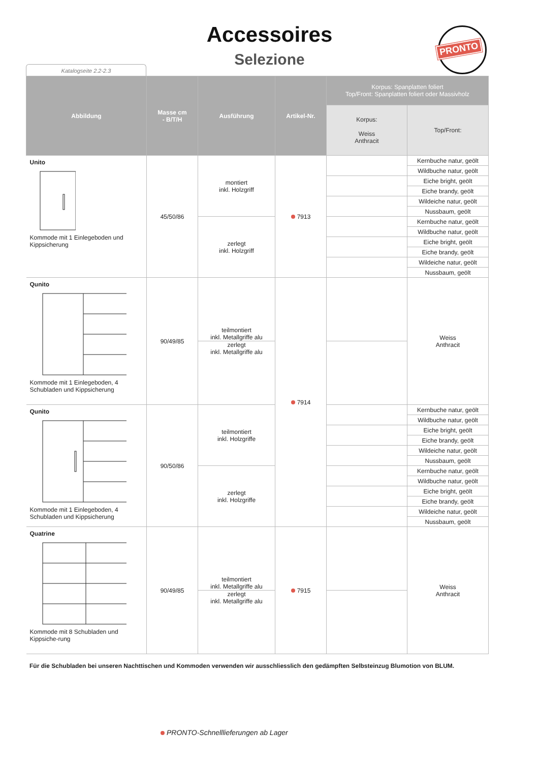Accessoires
Selezione
Katalogseite 2.2-2.3
PRONTO
| Abbildung | Masse cm - B/T/H | Ausführung | Artikel-Nr. | Korpus: Spanplatten foliert Top/Front: Spanplatten foliert oder Massivholz | |
| --- | --- | --- | --- | --- | --- |
| | | | | Korpus: Weiss Anthracit | Top/Front: |
| Unito Kommode mit 1 Einlegeboden und Kippsicherung | 45/50/86 | montiert inkl. Holzgriff | 7913 | | Kernbuche natur, geölt |
| | | | | | Wildbuche natur, geölt |
| | | | | | Eiche bright, geölt |
| | | | | | Eiche brandy, geölt |
| | | | | | Wildeiche natur, geölt |
| | | | | | Nussbaum, geölt |
| | | zerlegt inkl. Holzgriff | | | Kernbuche natur, geölt |
| | | | | | Wildbuche natur, geölt |
| | | | | | Eiche bright, geölt |
| | | | | | Eiche brandy, geölt |
| | | | | | Wildeiche natur, geölt |
| | | | | | Nussbaum, geölt |
| Qunito Kommode mit 1 Einlegeboden, 4 Schubladen und Kippsicherung | 90/49/85 | teilmontiert inkl. Metallgriffe alu | 7914 | | Weiss Anthracit |
| | | zerlegt inkl. Metallgriffe alu | | | |
| Qunito Kommode mit 1 Einlegeboden, 4 Schubladen und Kippsicherung | 90/50/86 | teilmontiert inkl. Holzgriffe | | | Kernbuche natur, geölt |
| | | | | | Wildbuche natur, geölt |
| | | | | | Eiche bright, geölt |
| | | | | | Eiche brandy, geölt |
| | | | | | Wildeiche natur, geölt |
| | | | | | Nussbaum, geölt |
| | | zerlegt inkl. Holzgriffe | | | Kernbuche natur, geölt |
| | | | | | Wildbuche natur, geölt |
| | | | | | Eiche bright, geölt |
| | | | | | Eiche brandy, geölt |
| | | | | | Wildeiche natur, geölt |
| | | | | | Nussbaum, geölt |
| Quatrine Kommode mit 8 Schubladen und Kippsiche-rung | 90/49/85 | teilmontiert inkl. Metallgriffe alu | 7915 | | Weiss Anthracit |
| | | zerlegt inkl. Metallgriffe alu | | | |
Für die Schubladen bei unseren Nachttischen und Kommoden verwenden wir ausschliesslich den gedämpften Selbsteinzug Blumotion von BLUM.
PRONTO-Schnelllieferungen ab Lager